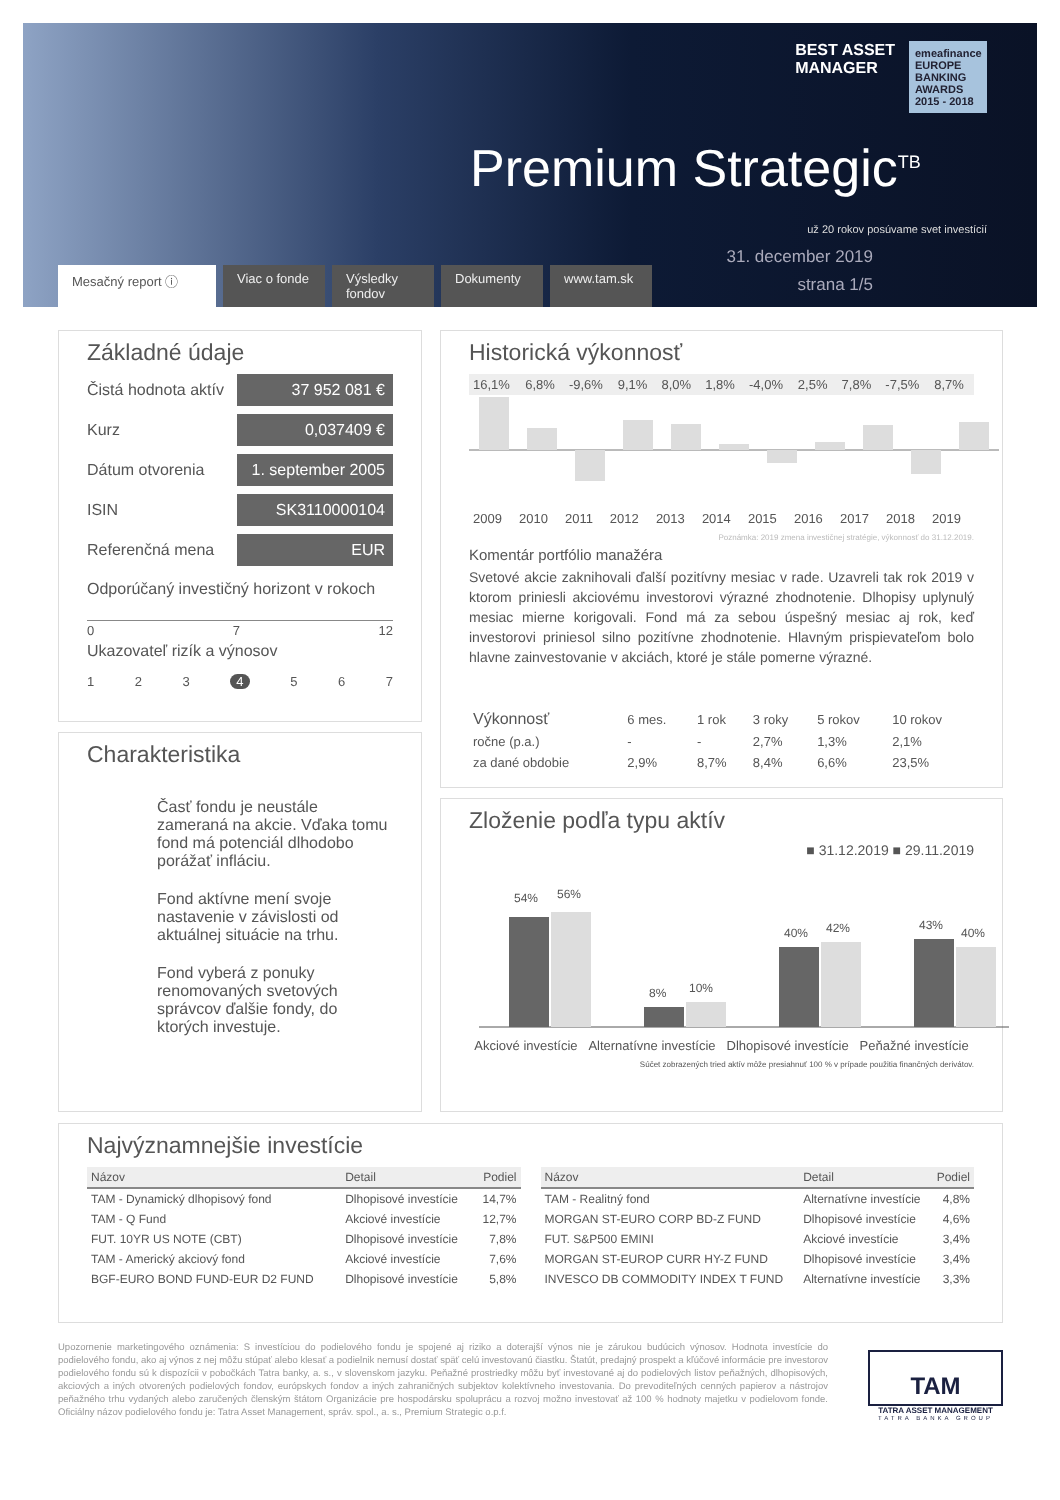BEST ASSET
MANAGER
emeafinance
EUROPE BANKING AWARDS 2015 - 2018
Premium Strategic<sup>TB</sup>
31. december 2019
strana 1/5
už 20 rokov posúvame svet investícií
Mesačný report ⓘ Viac o fonde Výsledky fondov Dokumenty www.tam.sk
Základné údaje
Čistá hodnota aktív 37 952 081 €
Kurz 0,037409 €
Dátum otvorenia 1. september 2005
ISIN SK3110000104
Referenčná mena EUR
Odporúčaný investičný horizont v rokoch
0 7 12
Ukazovateľ rizík a výnosov
1 2 3 4 5 6 7
Historická výkonnosť
| 16,1% | 6,8% | -9,6% | 9,1% | 8,0% | 1,8% | -4,0% | 2,5% | 7,8% | -7,5% | 8,7% |
| 2009 | 2010 | 2011 | 2012 | 2013 | 2014 | 2015 | 2016 | 2017 | 2018 | 2019 |
Poznámka: 2019 zmena investičnej stratégie, výkonnosť do 31.12.2019.
Komentár portfólio manažéra
Svetové akcie zaknihovali ďalší pozitívny mesiac v rade. Uzavreli tak rok 2019 v ktorom priniesli akciovému investorovi výrazné zhodnotenie. Dlhopisy uplynulý mesiac mierne korigovali. Fond má za sebou úspešný mesiac aj rok, keď investorovi priniesol silno pozitívne zhodnotenie. Hlavným prispievateľom bolo hlavne zainvestovanie v akciách, ktoré je stále pomerne výrazné.
| Výkonnosť | 6 mes. | 1 rok | 3 roky | 5 rokov | 10 rokov |
| --- | --- | --- | --- | --- | --- |
| ročne (p.a.) | - | - | 2,7% | 1,3% | 2,1% |
| za dané obdobie | 2,9% | 8,7% | 8,4% | 6,6% | 23,5% |
Charakteristika
Časť fondu je neustále zameraná na akcie. Vďaka tomu fond má potenciál dlhodobo porážať infláciu.
Fond aktívne mení svoje nastavenie v závislosti od aktuálnej situácie na trhu.
Fond vyberá z ponuky renomovaných svetových správcov ďalšie fondy, do ktorých investuje.
Zloženie podľa typu aktív
■ 31.12.2019 ■ 29.11.2019
54%
56%
8%
10%
40%
42%
43%
40%
| Akciové investície | Alternatívne investície | Dlhopisové investície | Peňažné investície |
Súčet zobrazených tried aktív môže presiahnuť 100 % v prípade použitia finančných derivátov.
Najvýznamnejšie investície
| Názov | Detail | Podiel |
| --- | --- | --- |
| TAM - Dynamický dlhopisový fond | Dlhopisové investície | 14,7% |
| TAM - Q Fund | Akciové investície | 12,7% |
| FUT. 10YR US NOTE (CBT) | Dlhopisové investície | 7,8% |
| TAM - Americký akciový fond | Akciové investície | 7,6% |
| BGF-EURO BOND FUND-EUR D2 FUND | Dlhopisové investície | 5,8% |
| Názov | Detail | Podiel |
| --- | --- | --- |
| TAM - Realitný fond | Alternatívne investície | 4,8% |
| MORGAN ST-EURO CORP BD-Z FUND | Dlhopisové investície | 4,6% |
| FUT. S&P500 EMINI | Akciové investície | 3,4% |
| MORGAN ST-EUROP CURR HY-Z FUND | Dlhopisové investície | 3,4% |
| INVESCO DB COMMODITY INDEX T FUND | Alternatívne investície | 3,3% |
Upozornenie marketingového oznámenia: S investíciou do podielového fondu je spojené aj riziko a doterajší výnos nie je zárukou budúcich výnosov. Hodnota investície do podielového fondu, ako aj výnos z nej môžu stúpať alebo klesať a podielnik nemusí dostať späť celú investovanú čiastku. Štatút, predajný prospekt a kľúčové informácie pre investorov podielového fondu sú k dispozícii v pobočkách Tatra banky, a. s., v slovenskom jazyku. Peňažné prostriedky môžu byť investované aj do podielových listov peňažných, dlhopisových, akciových a iných otvorených podielových fondov, európskych fondov a iných zahraničných subjektov kolektívneho investovania. Do prevoditeľných cenných papierov a nástrojov peňažného trhu vydaných alebo zaručených členským štátom Organizácie pre hospodársku spoluprácu a rozvoj možno investovať až 100 % hodnoty majetku v podielovom fonde. Oficiálny názov podielového fondu je: Tatra Asset Management, správ. spol., a. s., Premium Strategic o.p.f.
TAM
TATRA ASSET MANAGEMENT
TATRA BANKA GROUP